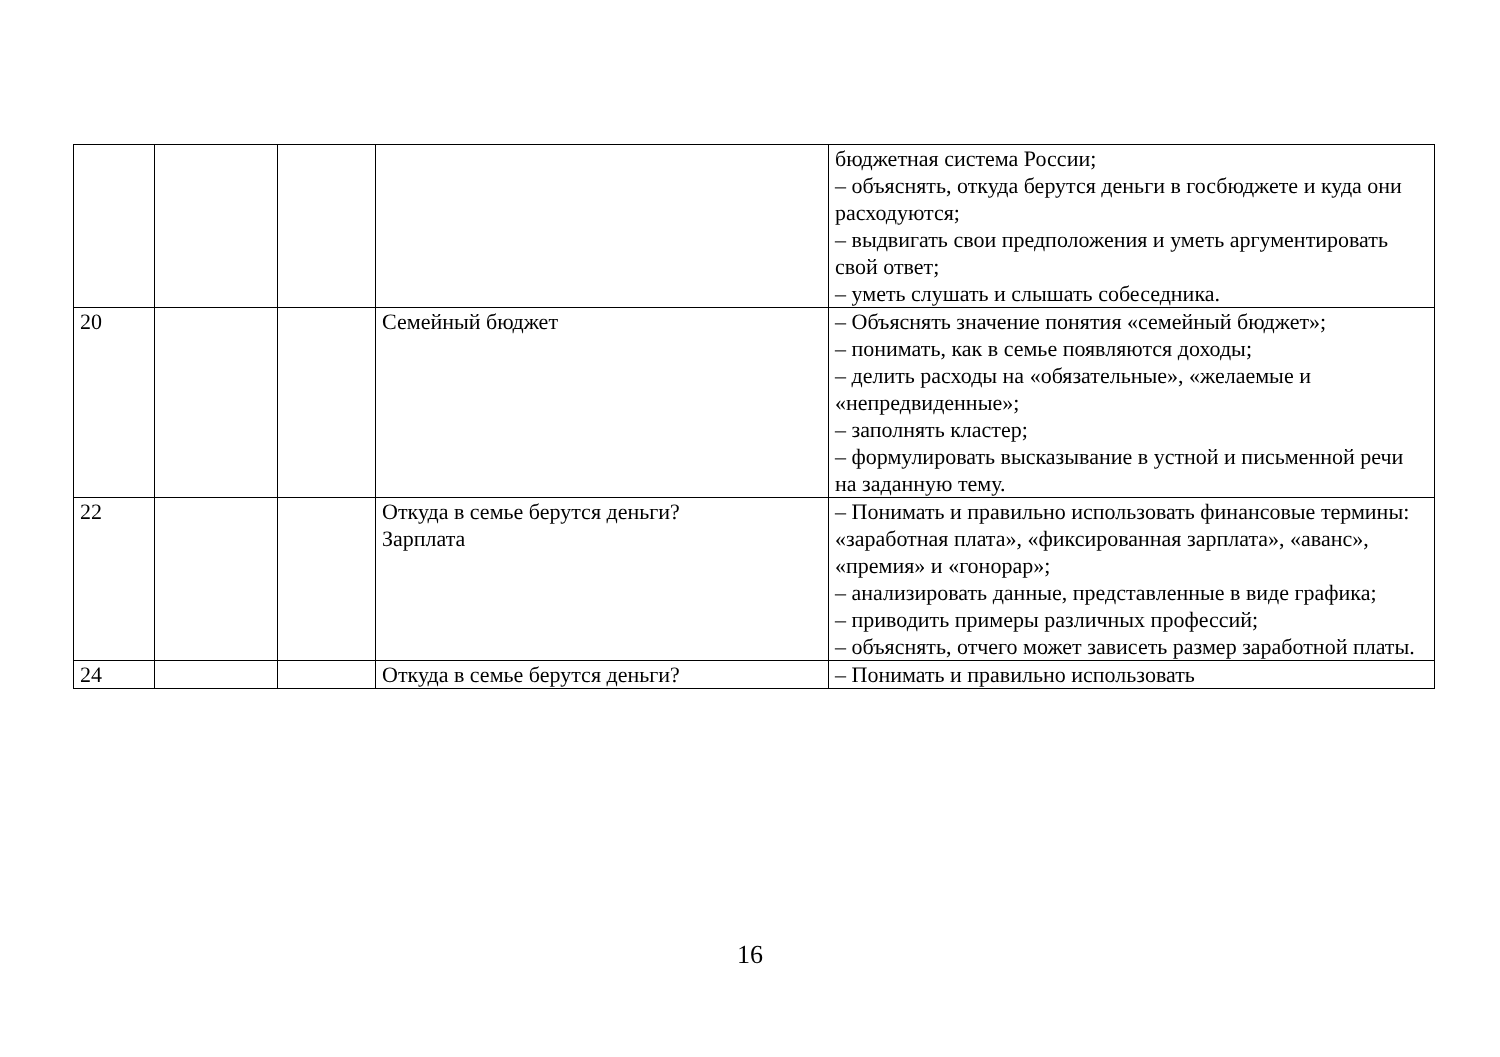| | | | | бюджетная система России; – объяснять, откуда берутся деньги в госбюджете и куда они расходуются; – выдвигать свои предположения и уметь аргументировать свой ответ; – уметь слушать и слышать собеседника. |
| 20 | | | Семейный бюджет | – Объяснять значение понятия «семейный бюджет»; – понимать, как в семье появляются доходы; – делить расходы на «обязательные», «желаемые и «непредвиденные»; – заполнять кластер; – формулировать высказывание в устной и письменной речи на заданную тему. |
| 22 | | | Откуда в семье берутся деньги? Зарплата | – Понимать и правильно использовать финансовые термины: «заработная плата», «фиксированная зарплата», «аванс», «премия» и «гонорар»; – анализировать данные, представленные в виде графика; – приводить примеры различных профессий; – объяснять, отчего может зависеть размер заработной платы. |
| 24 | | | Откуда в семье берутся деньги? | – Понимать и правильно использовать |
16